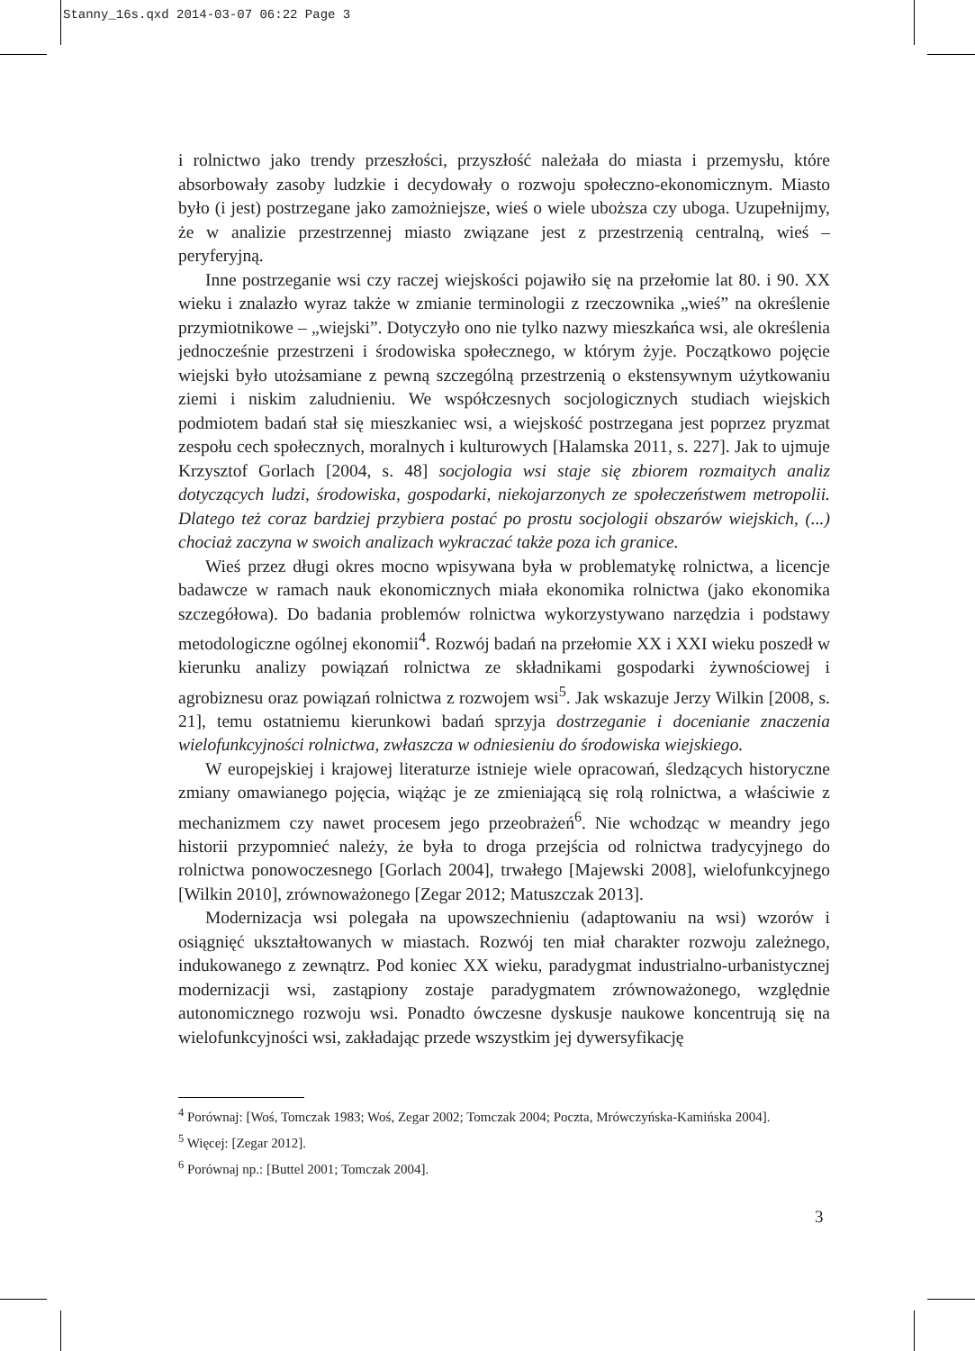Stanny_16s.qxd 2014-03-07 06:22 Page 3
i rolnictwo jako trendy przeszłości, przyszłość należała do miasta i przemysłu, które absorbowały zasoby ludzkie i decydowały o rozwoju społeczno-ekonomicznym. Miasto było (i jest) postrzegane jako zamożniejsze, wieś o wiele uboższa czy uboga. Uzupełnijmy, że w analizie przestrzennej miasto związane jest z przestrzenią centralną, wieś – peryferyjną.
Inne postrzeganie wsi czy raczej wiejskości pojawiło się na przełomie lat 80. i 90. XX wieku i znalazło wyraz także w zmianie terminologii z rzeczownika „wieś” na określenie przymiotnikowe – „wiejski”. Dotyczyło ono nie tylko nazwy mieszkańca wsi, ale określenia jednocześnie przestrzeni i środowiska społecznego, w którym żyje. Początkowo pojęcie wiejski było utożsamiane z pewną szczególną przestrzenią o ekstensywnym użytkowaniu ziemi i niskim zaludnieniu. We współczesnych socjologicznych studiach wiejskich podmiotem badań stał się mieszkaniec wsi, a wiejskość postrzegana jest poprzez pryzmat zespołu cech społecznych, moralnych i kulturowych [Halamska 2011, s. 227]. Jak to ujmuje Krzysztof Gorlach [2004, s. 48] socjologia wsi staje się zbiorem rozmaitych analiz dotyczących ludzi, środowiska, gospodarki, niekojarzonych ze społeczeństwem metropolii. Dlatego też coraz bardziej przybiera postać po prostu socjologii obszarów wiejskich, (...) chociaż zaczyna w swoich analizach wykraczać także poza ich granice.
Wieś przez długi okres mocno wpisywana była w problematykę rolnictwa, a licencje badawcze w ramach nauk ekonomicznych miała ekonomika rolnictwa (jako ekonomika szczegółowa). Do badania problemów rolnictwa wykorzystywano narzędzia i podstawy metodologiczne ogólnej ekonomii<sup>4</sup>. Rozwój badań na przełomie XX i XXI wieku poszedł w kierunku analizy powiązań rolnictwa ze składnikami gospodarki żywnościowej i agrobiznesu oraz powiązań rolnictwa z rozwojem wsi<sup>5</sup>. Jak wskazuje Jerzy Wilkin [2008, s. 21], temu ostatniemu kierunkowi badań sprzyja dostrzeganie i docenianie znaczenia wielofunkcyjności rolnictwa, zwłaszcza w odniesieniu do środowiska wiejskiego.
W europejskiej i krajowej literaturze istnieje wiele opracowań, śledzących historyczne zmiany omawianego pojęcia, wiążąc je ze zmieniającą się rolą rolnictwa, a właściwie z mechanizmem czy nawet procesem jego przeobrażeń<sup>6</sup>. Nie wchodząc w meandry jego historii przypomnieć należy, że była to droga przejścia od rolnictwa tradycyjnego do rolnictwa ponowoczesnego [Gorlach 2004], trwałego [Majewski 2008], wielofunkcyjnego [Wilkin 2010], zrównoważonego [Zegar 2012; Matuszczak 2013].
Modernizacja wsi polegała na upowszechnieniu (adaptowaniu na wsi) wzorów i osiągnięć ukształtowanych w miastach. Rozwój ten miał charakter rozwoju zależnego, indukowanego z zewnątrz. Pod koniec XX wieku, paradygmat industrialno-urbanistycznej modernizacji wsi, zastąpiony zostaje paradygmatem zrównoważonego, względnie autonomicznego rozwoju wsi. Ponadto ówczesne dyskusje naukowe koncentrują się na wielofunkcyjności wsi, zakładając przede wszystkim jej dywersyfikację
<sup>4</sup> Porównaj: [Woś, Tomczak 1983; Woś, Zegar 2002; Tomczak 2004; Poczta, Mrówczyńska-Kamińska 2004].
<sup>5</sup> Więcej: [Zegar 2012].
<sup>6</sup> Porównaj np.: [Buttel 2001; Tomczak 2004].
3